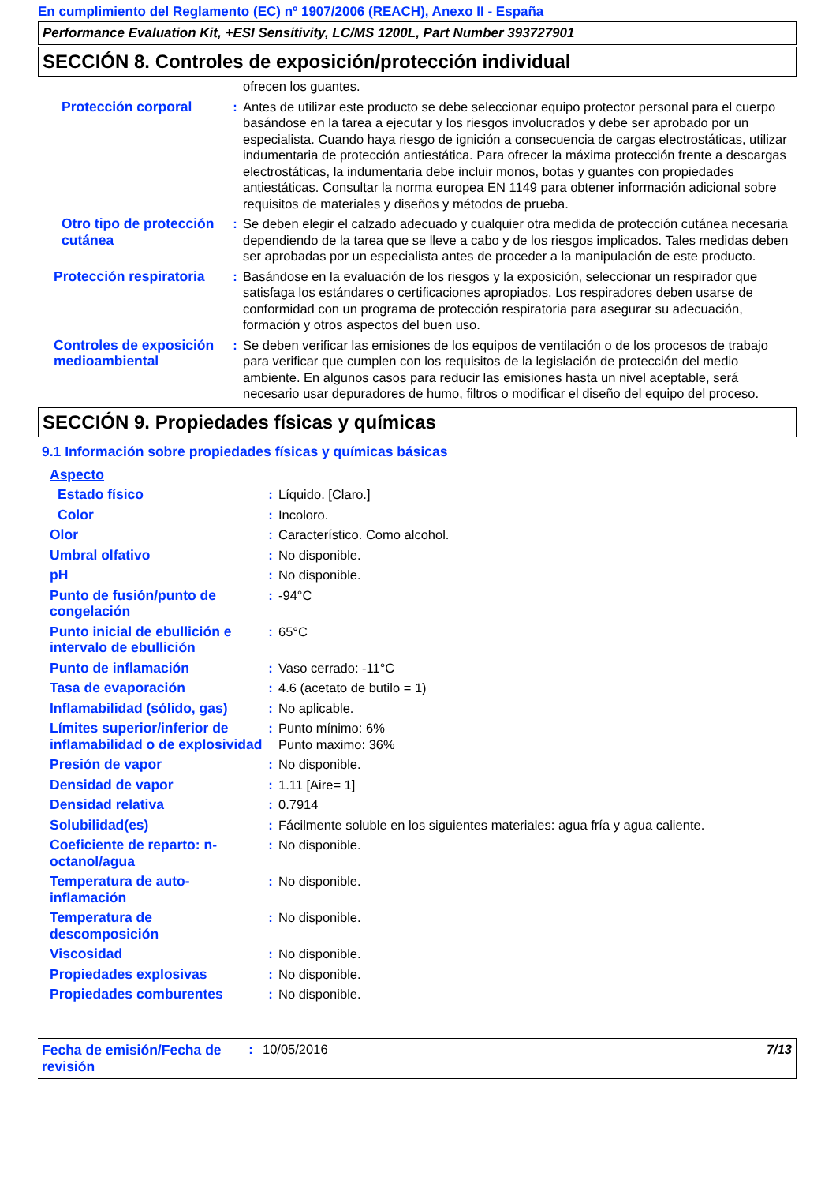En cumplimiento del Reglamento (EC) nº 1907/2006 (REACH), Anexo II - España
Performance Evaluation Kit, +ESI Sensitivity, LC/MS 1200L, Part Number 393727901
SECCIÓN 8. Controles de exposición/protección individual
| | | ofrecen los guantes. |
| Protección corporal | : | Antes de utilizar este producto se debe seleccionar equipo protector personal para el cuerpo basándose en la tarea a ejecutar y los riesgos involucrados y debe ser aprobado por un especialista. Cuando haya riesgo de ignición a consecuencia de cargas electrostáticas, utilizar indumentaria de protección antiestática. Para ofrecer la máxima protección frente a descargas electrostáticas, la indumentaria debe incluir monos, botas y guantes con propiedades antiestáticas. Consultar la norma europea EN 1149 para obtener información adicional sobre requisitos de materiales y diseños y métodos de prueba. |
| Otro tipo de protección cutánea | : | Se deben elegir el calzado adecuado y cualquier otra medida de protección cutánea necesaria dependiendo de la tarea que se lleve a cabo y de los riesgos implicados. Tales medidas deben ser aprobadas por un especialista antes de proceder a la manipulación de este producto. |
| Protección respiratoria | : | Basándose en la evaluación de los riesgos y la exposición, seleccionar un respirador que satisfaga los estándares o certificaciones apropiados. Los respiradores deben usarse de conformidad con un programa de protección respiratoria para asegurar su adecuación, formación y otros aspectos del buen uso. |
| Controles de exposición medioambiental | : | Se deben verificar las emisiones de los equipos de ventilación o de los procesos de trabajo para verificar que cumplen con los requisitos de la legislación de protección del medio ambiente. En algunos casos para reducir las emisiones hasta un nivel aceptable, será necesario usar depuradores de humo, filtros o modificar el diseño del equipo del proceso. |
SECCIÓN 9. Propiedades físicas y químicas
9.1 Información sobre propiedades físicas y químicas básicas
| Aspecto | | |
| Estado físico | : | Líquido. [Claro.] |
| Color | : | Incoloro. |
| Olor | : | Característico. Como alcohol. |
| Umbral olfativo | : | No disponible. |
| pH | : | No disponible. |
| Punto de fusión/punto de congelación | : | -94°C |
| Punto inicial de ebullición e intervalo de ebullición | : | 65°C |
| Punto de inflamación | : | Vaso cerrado: -11°C |
| Tasa de evaporación | : | 4.6 (acetato de butilo = 1) |
| Inflamabilidad (sólido, gas) | : | No aplicable. |
| Límites superior/inferior de inflamabilidad o de explosividad | : | Punto mínimo: 6% Punto maximo: 36% |
| Presión de vapor | : | No disponible. |
| Densidad de vapor | : | 1.11 [Aire= 1] |
| Densidad relativa | : | 0.7914 |
| Solubilidad(es) | : | Fácilmente soluble en los siguientes materiales: agua fría y agua caliente. |
| Coeficiente de reparto: n-octanol/agua | : | No disponible. |
| Temperatura de auto-inflamación | : | No disponible. |
| Temperatura de descomposición | : | No disponible. |
| Viscosidad | : | No disponible. |
| Propiedades explosivas | : | No disponible. |
| Propiedades comburentes | : | No disponible. |
Fecha de emisión/Fecha de revisión
: 10/05/2016 7/13